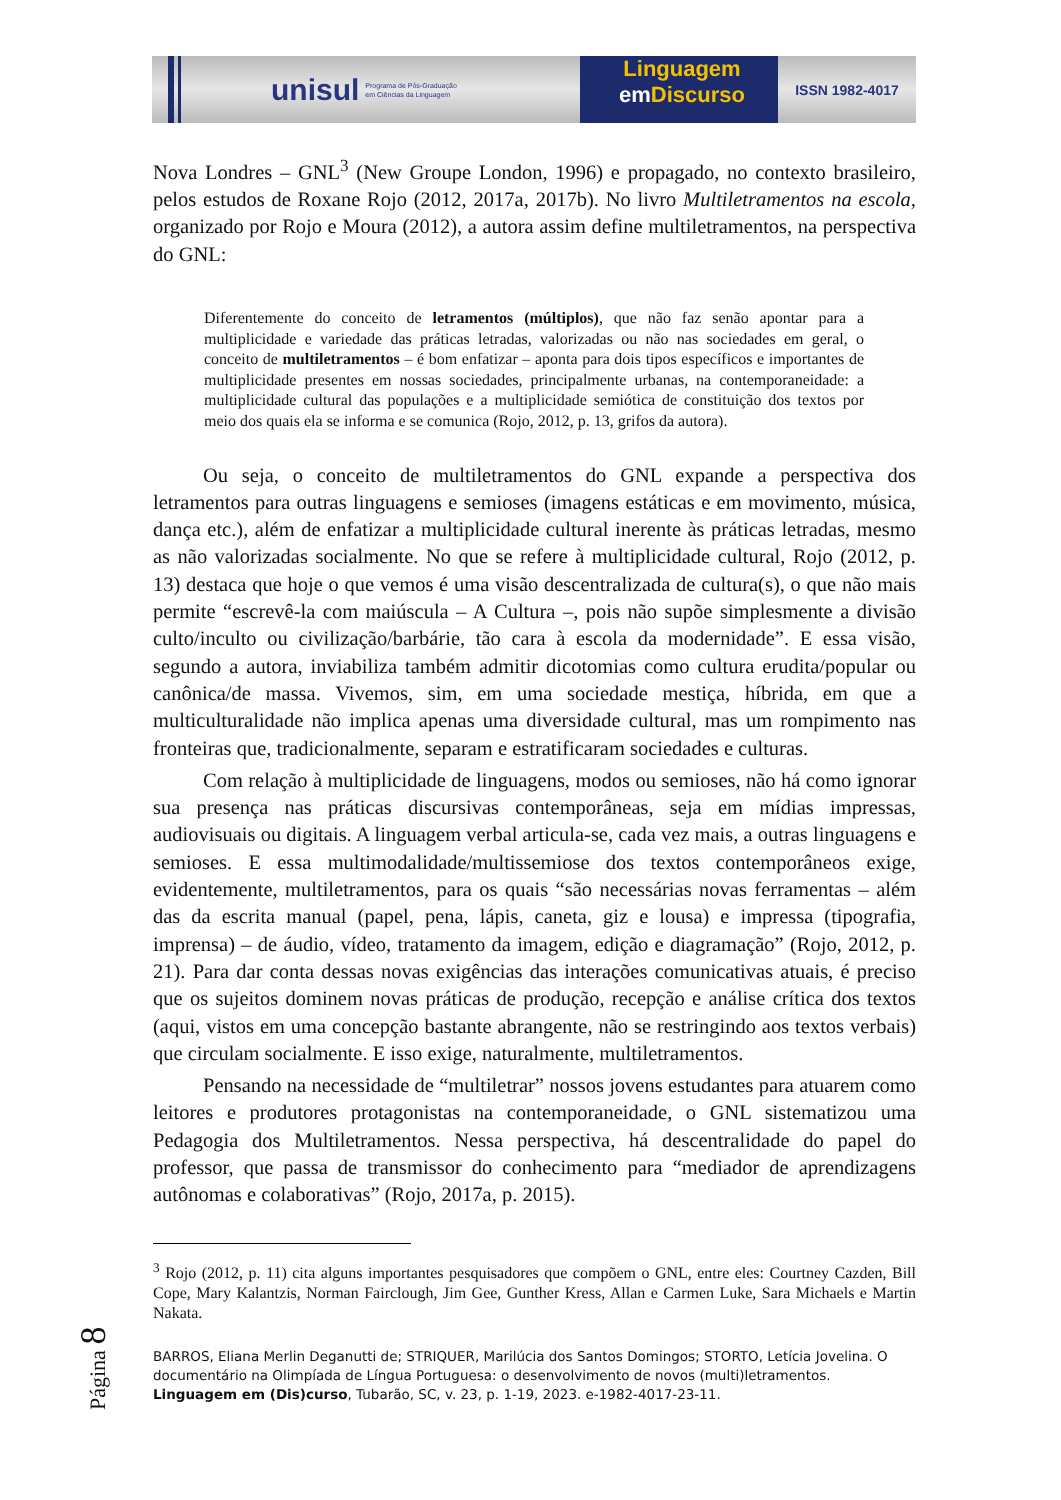unisul
Programa de Pós-Graduação
em Ciências da Linguagem
Linguagem
em Discurso
ISSN 1982-4017
Nova Londres – GNL<sup>3</sup> (New Groupe London, 1996) e propagado, no contexto brasileiro, pelos estudos de Roxane Rojo (2012, 2017a, 2017b). No livro Multiletramentos na escola, organizado por Rojo e Moura (2012), a autora assim define multiletramentos, na perspectiva do GNL:
Diferentemente do conceito de letramentos (múltiplos), que não faz senão apontar para a multiplicidade e variedade das práticas letradas, valorizadas ou não nas sociedades em geral, o conceito de multiletramentos – é bom enfatizar – aponta para dois tipos específicos e importantes de multiplicidade presentes em nossas sociedades, principalmente urbanas, na contemporaneidade: a multiplicidade cultural das populações e a multiplicidade semiótica de constituição dos textos por meio dos quais ela se informa e se comunica (Rojo, 2012, p. 13, grifos da autora).
Ou seja, o conceito de multiletramentos do GNL expande a perspectiva dos letramentos para outras linguagens e semioses (imagens estáticas e em movimento, música, dança etc.), além de enfatizar a multiplicidade cultural inerente às práticas letradas, mesmo as não valorizadas socialmente. No que se refere à multiplicidade cultural, Rojo (2012, p. 13) destaca que hoje o que vemos é uma visão descentralizada de cultura(s), o que não mais permite “escrevê-la com maiúscula – A Cultura –, pois não supõe simplesmente a divisão culto/inculto ou civilização/barbárie, tão cara à escola da modernidade”. E essa visão, segundo a autora, inviabiliza também admitir dicotomias como cultura erudita/popular ou canônica/de massa. Vivemos, sim, em uma sociedade mestiça, híbrida, em que a multiculturalidade não implica apenas uma diversidade cultural, mas um rompimento nas fronteiras que, tradicionalmente, separam e estratificaram sociedades e culturas.
Com relação à multiplicidade de linguagens, modos ou semioses, não há como ignorar sua presença nas práticas discursivas contemporâneas, seja em mídias impressas, audiovisuais ou digitais. A linguagem verbal articula-se, cada vez mais, a outras linguagens e semioses. E essa multimodalidade/multissemiose dos textos contemporâneos exige, evidentemente, multiletramentos, para os quais “são necessárias novas ferramentas – além das da escrita manual (papel, pena, lápis, caneta, giz e lousa) e impressa (tipografia, imprensa) – de áudio, vídeo, tratamento da imagem, edição e diagramação” (Rojo, 2012, p. 21). Para dar conta dessas novas exigências das interações comunicativas atuais, é preciso que os sujeitos dominem novas práticas de produção, recepção e análise crítica dos textos (aqui, vistos em uma concepção bastante abrangente, não se restringindo aos textos verbais) que circulam socialmente. E isso exige, naturalmente, multiletramentos.
Pensando na necessidade de “multiletrar” nossos jovens estudantes para atuarem como leitores e produtores protagonistas na contemporaneidade, o GNL sistematizou uma Pedagogia dos Multiletramentos. Nessa perspectiva, há descentralidade do papel do professor, que passa de transmissor do conhecimento para “mediador de aprendizagens autônomas e colaborativas” (Rojo, 2017a, p. 2015).
<sup>3</sup> Rojo (2012, p. 11) cita alguns importantes pesquisadores que compõem o GNL, entre eles: Courtney Cazden, Bill Cope, Mary Kalantzis, Norman Fairclough, Jim Gee, Gunther Kress, Allan e Carmen Luke, Sara Michaels e Martin Nakata.
BARROS, Eliana Merlin Deganutti de; STRIQUER, Marilúcia dos Santos Domingos; STORTO, Letícia Jovelina. O documentário na Olimpíada de Língua Portuguesa: o desenvolvimento de novos (multi)letramentos. Linguagem em (Dis)curso, Tubarão, SC, v. 23, p. 1-19, 2023. e-1982-4017-23-11.
Página 8